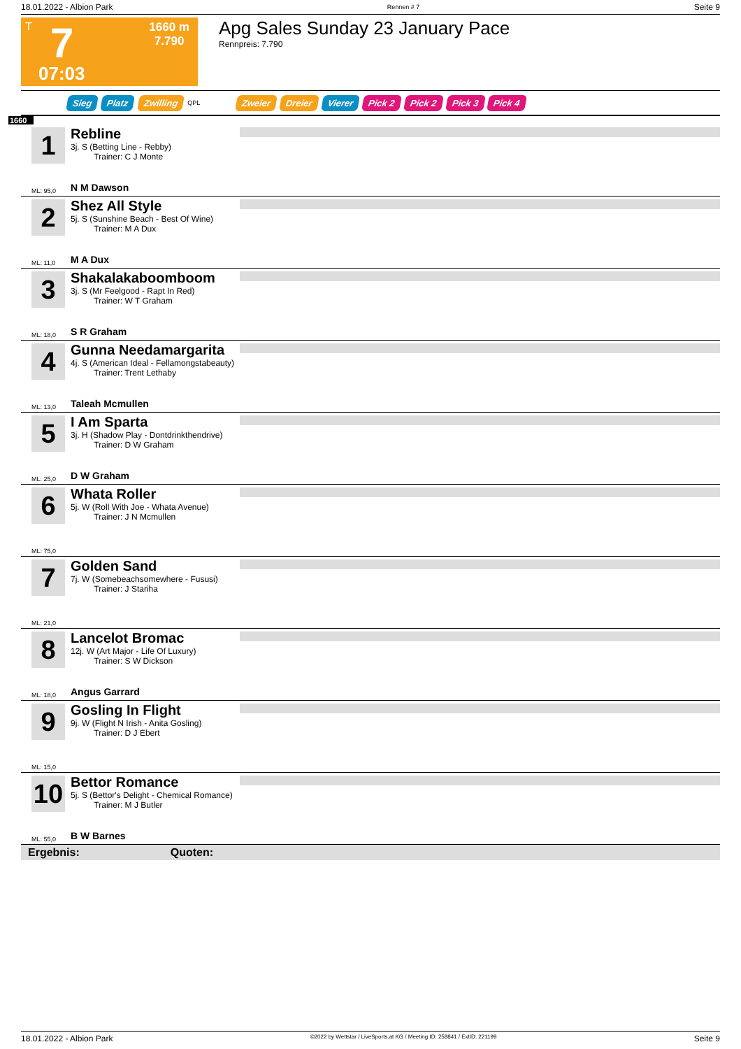18.01.2022 - Albion Park Rennen # 7 Seite 9
T 7
1660 m
7.790
07:03
Apg Sales Sunday 23 January Pace
Rennpreis: 7.790
Sieg Platz Zwilling QPL Zweier Dreier Vierer Pick 2 Pick 2 Pick 3 Pick 4
1660
1
Rebline
3j. S (Betting Line - Rebby)
Trainer: C J Monte
ML: 95,0 N M Dawson
2
Shez All Style
5j. S (Sunshine Beach - Best Of Wine)
Trainer: M A Dux
ML: 11,0 M A Dux
3
Shakalakaboomboom
3j. S (Mr Feelgood - Rapt In Red)
Trainer: W T Graham
ML: 18,0 S R Graham
4
Gunna Needamargarita
4j. S (American Ideal - Fellamongstabeauty)
Trainer: Trent Lethaby
ML: 13,0 Taleah Mcmullen
5
I Am Sparta
3j. H (Shadow Play - Dontdrinkthendrive)
Trainer: D W Graham
ML: 25,0 D W Graham
6
Whata Roller
5j. W (Roll With Joe - Whata Avenue)
Trainer: J N Mcmullen
ML: 75,0
7
Golden Sand
7j. W (Somebeachsomewhere - Fususi)
Trainer: J Stariha
ML: 21,0
8
Lancelot Bromac
12j. W (Art Major - Life Of Luxury)
Trainer: S W Dickson
ML: 18,0 Angus Garrard
9
Gosling In Flight
9j. W (Flight N Irish - Anita Gosling)
Trainer: D J Ebert
ML: 15,0
10
Bettor Romance
5j. S (Bettor's Delight - Chemical Romance)
Trainer: M J Butler
ML: 55,0 B W Barnes
Ergebnis: Quoten:
18.01.2022 - Albion Park ©2022 by Wettstar / LiveSports.at KG / Meeting ID: 258841 / ExtID: 221199 Seite 9